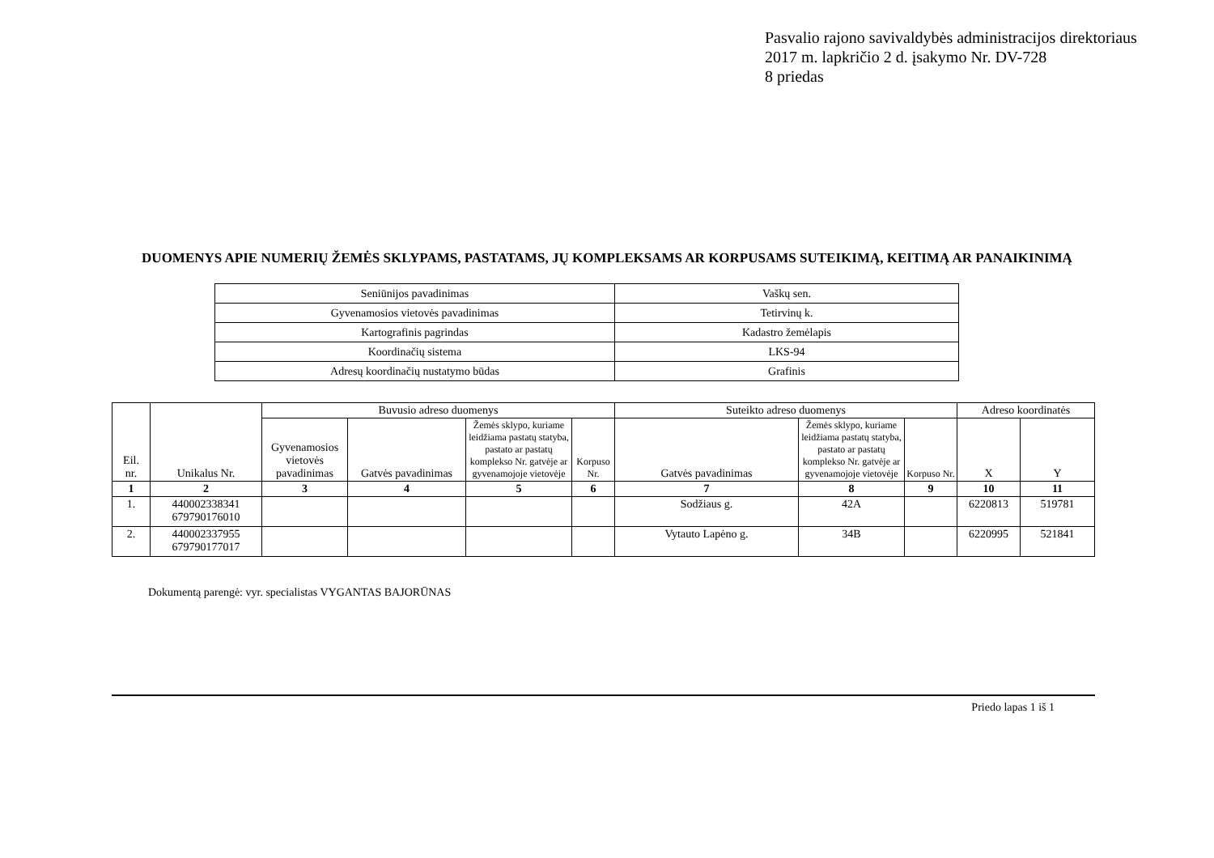Pasvalio rajono savivaldybės administracijos direktoriaus
2017 m. lapkričio 2 d. įsakymo Nr. DV-728
8 priedas
DUOMENYS APIE NUMERIŲ ŽEMĖS SKLYPAMS, PASTATAMS, JŲ KOMPLEKSAMS AR KORPUSAMS SUTEIKIMĄ, KEITIMĄ AR PANAIKINIMĄ
| Seniūnijos pavadinimas | Vaškų sen. |
| Gyvenamosios vietovės pavadinimas | Tetirvinų k. |
| Kartografinis pagrindas | Kadastro žemėlapis |
| Koordinačių sistema | LKS-94 |
| Adresų koordinačių nustatymo būdas | Grafinis |
| Eil. nr. | Unikalus Nr. | Buvusio adreso duomenys | | | | Suteikto adreso duomenys | | | Adreso koordinatės | |
| --- | --- | --- | --- | --- | --- | --- | --- | --- | --- | --- |
| | | Gyvenamosios vietovės pavadinimas | Gatvės pavadinimas | Žemės sklypo, kuriame leidžiama pastatų statyba, pastato ar pastatų komplekso Nr. gatvėje ar gyvenamojoje vietovėje | Korpuso Nr. | Gatvės pavadinimas | Žemės sklypo, kuriame leidžiama pastatų statyba, pastato ar pastatų komplekso Nr. gatvėje ar gyvenamojoje vietovėje | Korpuso Nr. | X | Y |
| 1 | 2 | 3 | 4 | 5 | 6 | 7 | 8 | 9 | 10 | 11 |
| 1. | 440002338341 679790176010 | | | | | Sodžiaus g. | 42A | | 6220813 | 519781 |
| 2. | 440002337955 679790177017 | | | | | Vytauto Lapėno g. | 34B | | 6220995 | 521841 |
Dokumentą parengė: vyr. specialistas VYGANTAS BAJORŪNAS
Priedo lapas 1 iš 1